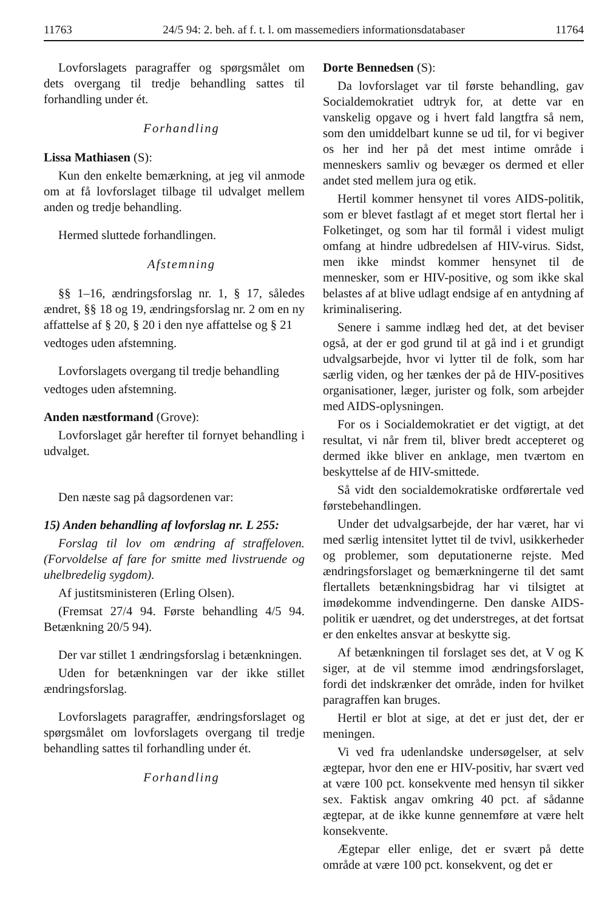11763 24/5 94: 2. beh. af f. t. l. om massemediers informationsdatabaser 11764
Lovforslagets paragraffer og spørgsmålet om dets overgang til tredje behandling sattes til forhandling under ét.
Forhandling
Lissa Mathiasen (S):
Kun den enkelte bemærkning, at jeg vil anmode om at få lovforslaget tilbage til udvalget mellem anden og tredje behandling.
Hermed sluttede forhandlingen.
Afstemning
§§ 1–16, ændringsforslag nr. 1, § 17, således ændret, §§ 18 og 19, ændringsforslag nr. 2 om en ny affattelse af § 20, § 20 i den nye affattelse og § 21
vedtoges uden afstemning.
Lovforslagets overgang til tredje behandling
vedtoges uden afstemning.
Anden næstformand (Grove):
Lovforslaget går herefter til fornyet behandling i udvalget.
Den næste sag på dagsordenen var:
15) Anden behandling af lovforslag nr. L 255:
Forslag til lov om ændring af straffeloven. (Forvoldelse af fare for smitte med livstruende og uhelbredelig sygdom).
Af justitsministeren (Erling Olsen).
(Fremsat 27/4 94. Første behandling 4/5 94. Betænkning 20/5 94).
Der var stillet 1 ændringsforslag i betænkningen.
Uden for betænkningen var der ikke stillet ændringsforslag.
Lovforslagets paragraffer, ændringsforslaget og spørgsmålet om lovforslagets overgang til tredje behandling sattes til forhandling under ét.
Forhandling
Dorte Bennedsen (S):
Da lovforslaget var til første behandling, gav Socialdemokratiet udtryk for, at dette var en vanskelig opgave og i hvert fald langtfra så nem, som den umiddelbart kunne se ud til, for vi begiver os her ind her på det mest intime område i menneskers samliv og bevæger os dermed et eller andet sted mellem jura og etik.
Hertil kommer hensynet til vores AIDS-politik, som er blevet fastlagt af et meget stort flertal her i Folketinget, og som har til formål i videst muligt omfang at hindre udbredelsen af HIV-virus. Sidst, men ikke mindst kommer hensynet til de mennesker, som er HIV-positive, og som ikke skal belastes af at blive udlagt endsige af en antydning af kriminalisering.
Senere i samme indlæg hed det, at det beviser også, at der er god grund til at gå ind i et grundigt udvalgsarbejde, hvor vi lytter til de folk, som har særlig viden, og her tænkes der på de HIV-positives organisationer, læger, jurister og folk, som arbejder med AIDS-oplysningen.
For os i Socialdemokratiet er det vigtigt, at det resultat, vi når frem til, bliver bredt accepteret og dermed ikke bliver en anklage, men tværtom en beskyttelse af de HIV-smittede.
Så vidt den socialdemokratiske ordførertale ved førstebehandlingen.
Under det udvalgsarbejde, der har været, har vi med særlig intensitet lyttet til de tvivl, usikkerheder og problemer, som deputationerne rejste. Med ændringsforslaget og bemærkningerne til det samt flertallets betænkningsbidrag har vi tilsigtet at imødekomme indvendingerne. Den danske AIDS-politik er uændret, og det understreges, at det fortsat er den enkeltes ansvar at beskytte sig.
Af betænkningen til forslaget ses det, at V og K siger, at de vil stemme imod ændringsforslaget, fordi det indskrænker det område, inden for hvilket paragraffen kan bruges.
Hertil er blot at sige, at det er just det, der er meningen.
Vi ved fra udenlandske undersøgelser, at selv ægtepar, hvor den ene er HIV-positiv, har svært ved at være 100 pct. konsekvente med hensyn til sikker sex. Faktisk angav omkring 40 pct. af sådanne ægtepar, at de ikke kunne gennemføre at være helt konsekvente.
Ægtepar eller enlige, det er svært på dette område at være 100 pct. konsekvent, og det er